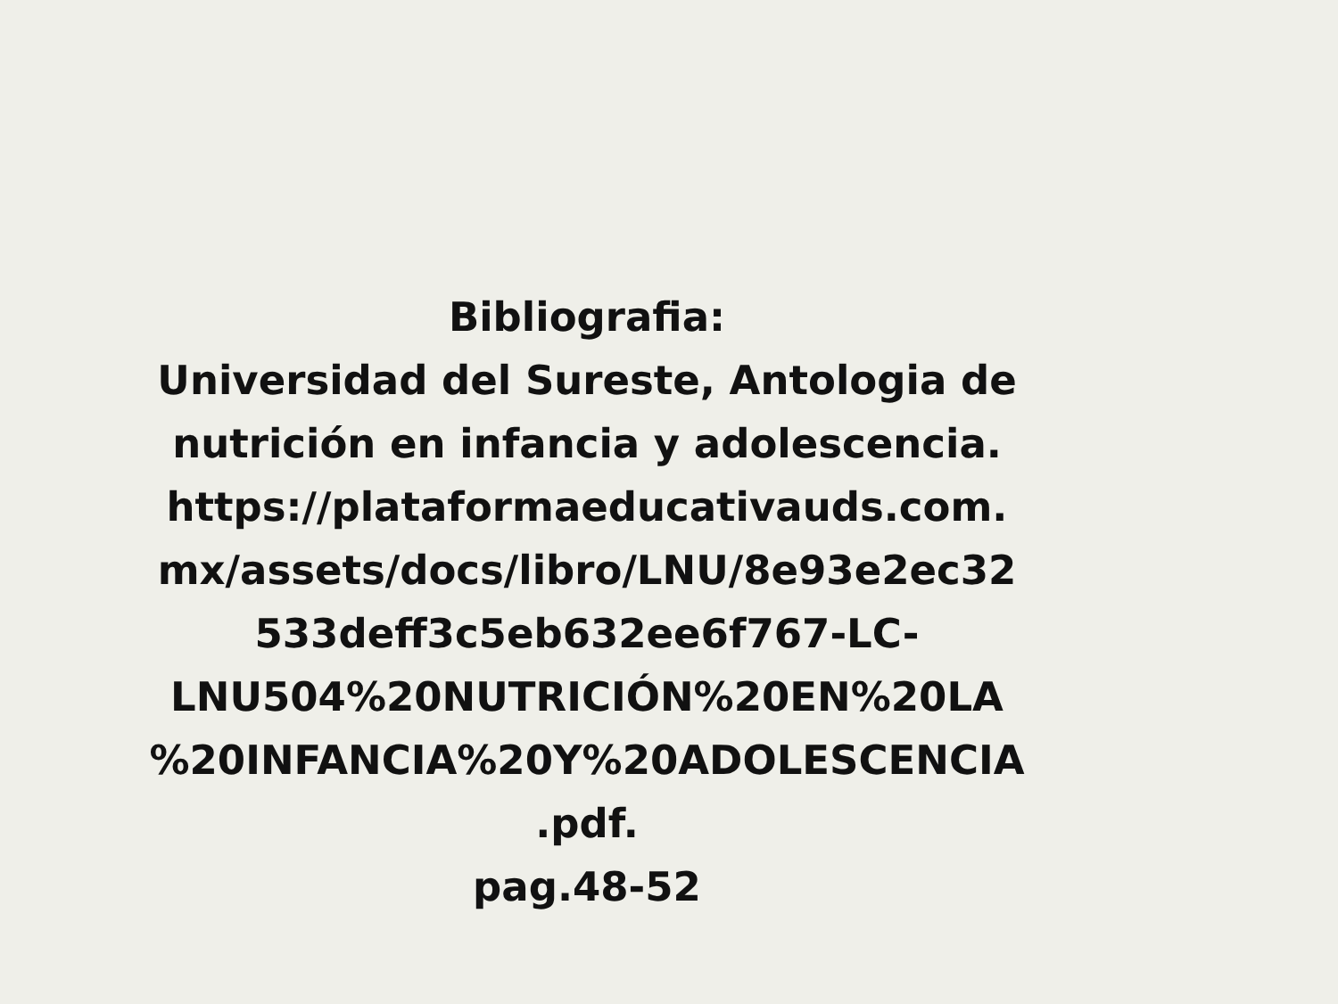Bibliografia:
Universidad del Sureste, Antologia de nutrición en infancia y adolescencia.
https://plataformaeducativauds.com.
mx/assets/docs/libro/LNU/8e93e2ec32
533deff3c5eb632ee6f767-LC-
LNU504%20NUTRICIÓN%20EN%20LA
%20INFANCIA%20Y%20ADOLESCENCIA
.pdf.
pag.48-52